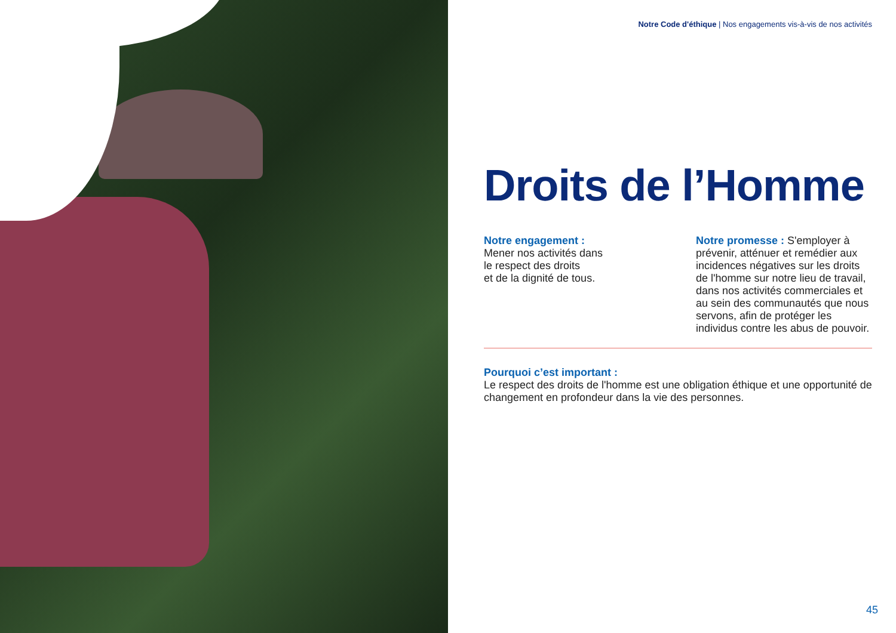Notre Code d'éthique | Nos engagements vis-à-vis de nos activités
Droits de l’Homme
Notre engagement :
Mener nos activités dans
le respect des droits
et de la dignité de tous.
Notre promesse : S'employer à prévenir, atténuer et remédier aux incidences négatives sur les droits de l'homme sur notre lieu de travail, dans nos activités commerciales et au sein des communautés que nous servons, afin de protéger les individus contre les abus de pouvoir.
Pourquoi c’est important :
Le respect des droits de l'homme est une obligation éthique et une opportunité de changement en profondeur dans la vie des personnes.
45